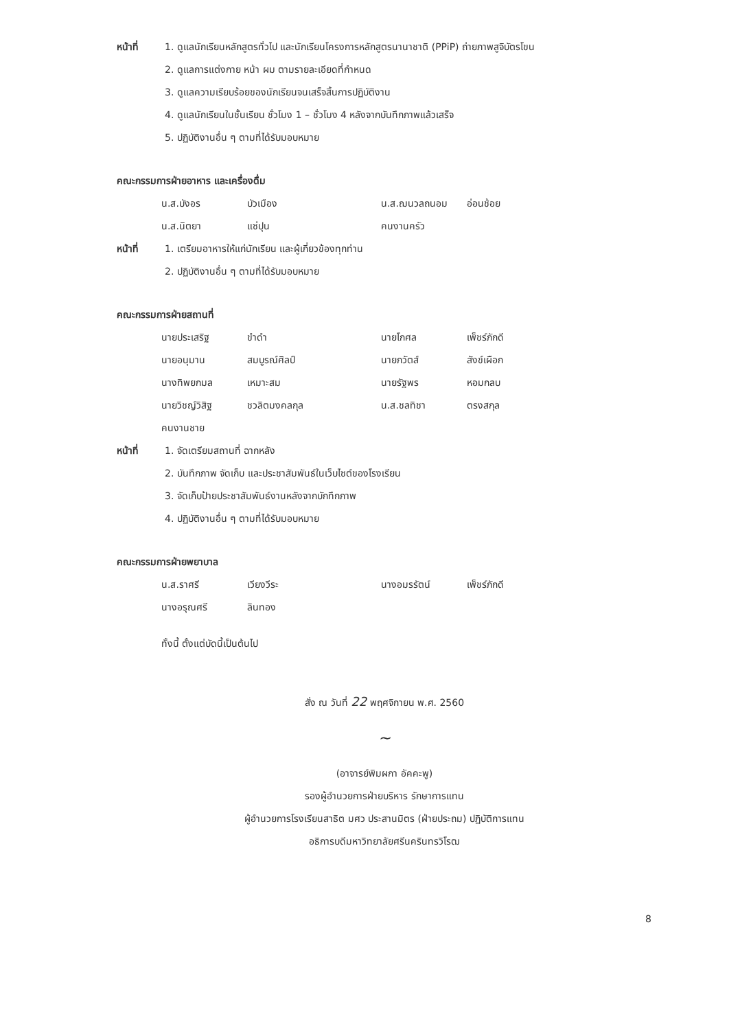หน้าที่ 1. ดูแลนักเรียนหลักสูตรทั่วไป และนักเรียนโครงการหลักสูตรนานาชาติ (PPiP) ถ่ายภาพสูจิบัตรโขน
2. ดูแลการแต่งกาย หน้า ผม ตามรายละเอียดที่กำหนด
3. ดูแลความเรียบร้อยของนักเรียนจนเสร็จสิ้นการปฏิบัติงาน
4. ดูแลนักเรียนในชั้นเรียน ชั่วโมง 1 – ชั่วโมง 4 หลังจากบันทึกภาพแล้วเสร็จ
5. ปฏิบัติงานอื่น ๆ ตามที่ได้รับมอบหมาย
คณะกรรมการฝ่ายอาหาร และเครื่องดื่ม
น.ส.บังอร บัวเมือง น.ส.ฌนวลถนอม อ่อนช้อย
น.ส.นิตยา แซ่ปุน คนงานครัว
หน้าที่ 1. เตรียมอาหารให้แก่นักเรียน และผู้เกี่ยวข้องทุกท่าน
2. ปฏิบัติงานอื่น ๆ ตามที่ได้รับมอบหมาย
คณะกรรมการฝ่ายสถานที่
นายประเสริฐ ขำดำ นายโกศล เพ็ชร์ภักดี
นายอนุมาน สมบูรณ์ศิลป์ นายภวัตส์ สังข์เผือก
นางทิพยกมล เหมาะสม นายรัฐพร หอมกลบ
นายวิชญ์วิสิฐ ชวลิตมงคลกุล น.ส.ชลทิชา ตรงสกุล
คนงานชาย
หน้าที่ 1. จัดเตรียมสถานที่ ฉากหลัง
2. บันทึกภาพ จัดเก็บ และประชาสัมพันธ์ในเว็บไซต์ของโรงเรียน
3. จัดเก็บป้ายประชาสัมพันธ์งานหลังจากบักทึกภาพ
4. ปฏิบัติงานอื่น ๆ ตามที่ได้รับมอบหมาย
คณะกรรมการฝ่ายพยาบาล
น.ส.ราศรี เวียงวีระ นางอมรรัตน์ เพ็ชร์ภักดี
นางอรุณศรี ลินทอง
ทั้งนี้ ตั้งแต่บัดนี้เป็นต้นไป
สั่ง ณ วันที่ 22 พฤศจิกายน พ.ศ. 2560
~
(อาจารย์พิมผกา อัคคะพู)
รองผู้อำนวยการฝ่ายบริหาร รักษาการแทน
ผู้อำนวยการโรงเรียนสาธิต มศว ประสานมิตร (ฝ่ายประถม) ปฏิบัติการแทน
อธิการบดีมหาวิทยาลัยศรีนครินทรวิโรฒ
8